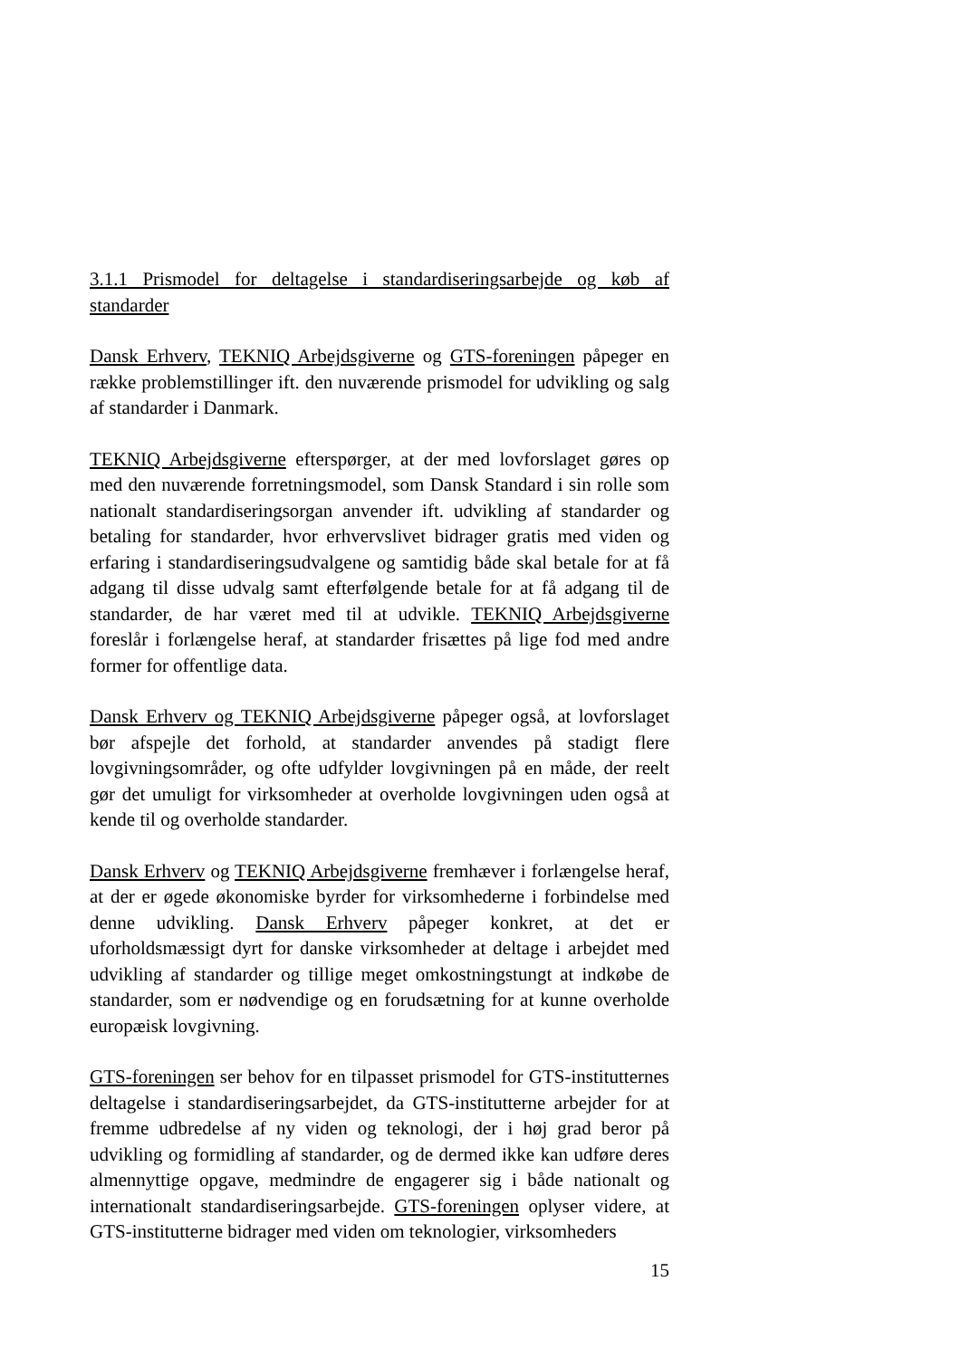3.1.1 Prismodel for deltagelse i standardiseringsarbejde og køb af standarder
Dansk Erhverv, TEKNIQ Arbejdsgiverne og GTS-foreningen påpeger en række problemstillinger ift. den nuværende prismodel for udvikling og salg af standarder i Danmark.
TEKNIQ Arbejdsgiverne efterspørger, at der med lovforslaget gøres op med den nuværende forretningsmodel, som Dansk Standard i sin rolle som nationalt standardiseringsorgan anvender ift. udvikling af standarder og betaling for standarder, hvor erhvervslivet bidrager gratis med viden og erfaring i standardiseringsudvalgene og samtidig både skal betale for at få adgang til disse udvalg samt efterfølgende betale for at få adgang til de standarder, de har været med til at udvikle. TEKNIQ Arbejdsgiverne foreslår i forlængelse heraf, at standarder frisættes på lige fod med andre former for offentlige data.
Dansk Erhverv og TEKNIQ Arbejdsgiverne påpeger også, at lovforslaget bør afspejle det forhold, at standarder anvendes på stadigt flere lovgivningsområder, og ofte udfylder lovgivningen på en måde, der reelt gør det umuligt for virksomheder at overholde lovgivningen uden også at kende til og overholde standarder.
Dansk Erhverv og TEKNIQ Arbejdsgiverne fremhæver i forlængelse heraf, at der er øgede økonomiske byrder for virksomhederne i forbindelse med denne udvikling. Dansk Erhverv påpeger konkret, at det er uforholdsmæssigt dyrt for danske virksomheder at deltage i arbejdet med udvikling af standarder og tillige meget omkostningstungt at indkøbe de standarder, som er nødvendige og en forudsætning for at kunne overholde europæisk lovgivning.
GTS-foreningen ser behov for en tilpasset prismodel for GTS-institutternes deltagelse i standardiseringsarbejdet, da GTS-institutterne arbejder for at fremme udbredelse af ny viden og teknologi, der i høj grad beror på udvikling og formidling af standarder, og de dermed ikke kan udføre deres almennyttige opgave, medmindre de engagerer sig i både nationalt og internationalt standardiseringsarbejde. GTS-foreningen oplyser videre, at GTS-institutterne bidrager med viden om teknologier, virksomheders
15